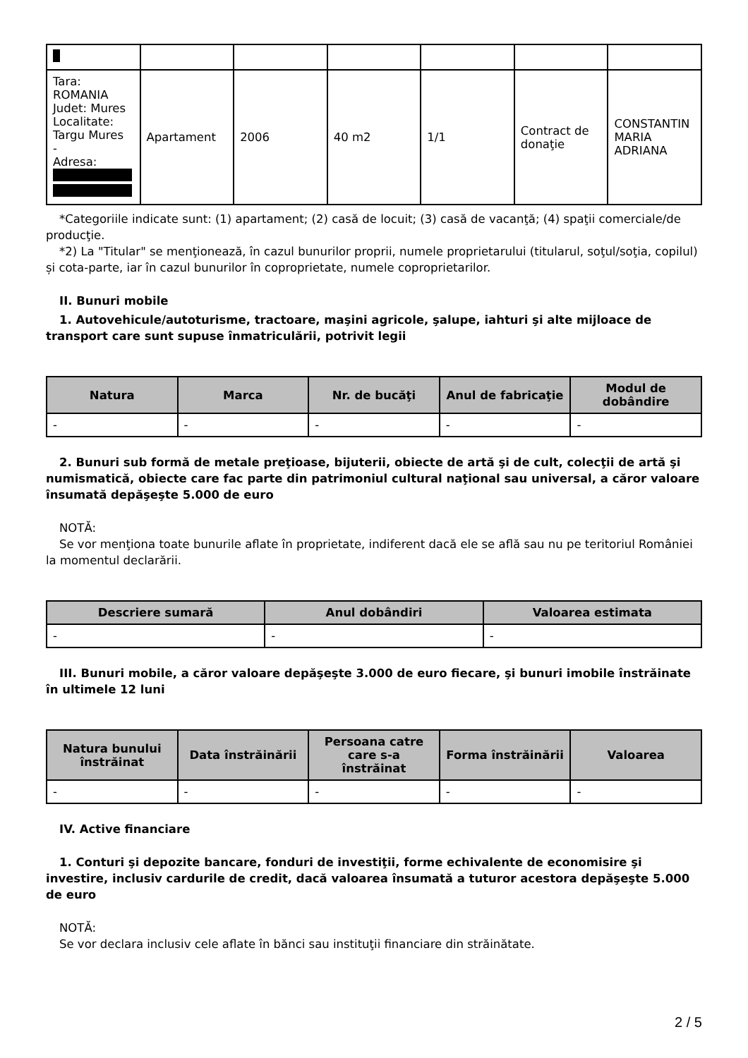| Tara: ROMANIA Judet: Mures Localitate: Targu Mures - Adresa: | Apartament | 2006 | 40 m2 | 1/1 | Contract de donaţie | CONSTANTIN MARIA ADRIANA |
*Categoriile indicate sunt: (1) apartament; (2) casă de locuit; (3) casă de vacanţă; (4) spaţii comerciale/de producţie.
*2) La "Titular" se menţionează, în cazul bunurilor proprii, numele proprietarului (titularul, soţul/soţia, copilul) și cota-parte, iar în cazul bunurilor în coproprietate, numele coproprietarilor.
II. Bunuri mobile
1. Autovehicule/autoturisme, tractoare, maşini agricole, şalupe, iahturi şi alte mijloace de transport care sunt supuse înmatriculării, potrivit legii
| Natura | Marca | Nr. de bucăţi | Anul de fabricaţie | Modul de dobândire |
| --- | --- | --- | --- | --- |
| - | - | - | - | - |
2. Bunuri sub formă de metale preţioase, bijuterii, obiecte de artă şi de cult, colecţii de artă şi numismatică, obiecte care fac parte din patrimoniul cultural naţional sau universal, a căror valoare însumată depăşeşte 5.000 de euro
NOTĂ:
Se vor menţiona toate bunurile aflate în proprietate, indiferent dacă ele se află sau nu pe teritoriul României la momentul declarării.
| Descriere sumară | Anul dobândiri | Valoarea estimata |
| --- | --- | --- |
| - | - | - |
III. Bunuri mobile, a căror valoare depăşeşte 3.000 de euro fiecare, şi bunuri imobile înstrăinate în ultimele 12 luni
| Natura bunului înstrăinat | Data înstrăinării | Persoana catre care s-a înstrăinat | Forma înstrăinării | Valoarea |
| --- | --- | --- | --- | --- |
| - | - | - | - | - |
IV. Active financiare
1. Conturi şi depozite bancare, fonduri de investiţii, forme echivalente de economisire şi investire, inclusiv cardurile de credit, dacă valoarea însumată a tuturor acestora depăşeşte 5.000 de euro
NOTĂ:
Se vor declara inclusiv cele aflate în bănci sau instituţii financiare din străinătate.
2 / 5